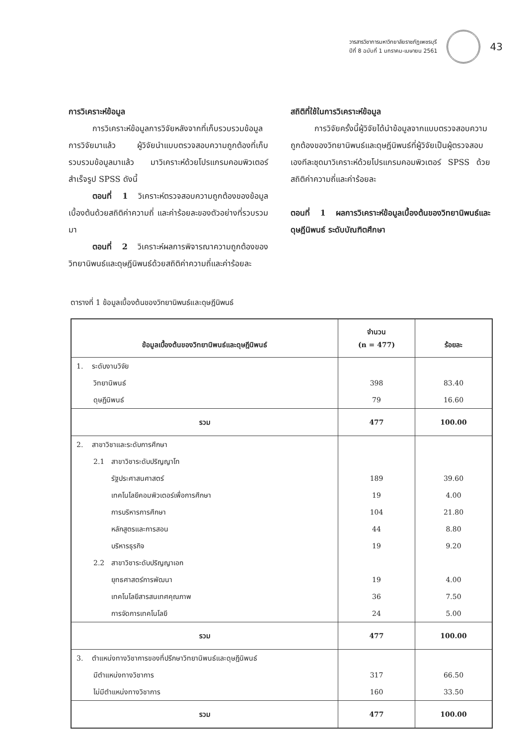วารสารวิชาการมหาวิทยาลัยราชภัฏเพชรบุรี
ปีที่ 8 ฉบับที่ 1 มกราคม-เมษายน 2561
43
การวิเคราะห์ข้อมูล
การวิเคราะห์ข้อมูลการวิจัยหลังจากที่เก็บรวบรวมข้อมูลการวิจัยมาแล้ว ผู้วิจัยนำแบบตรวจสอบความถูกต้องที่เก็บรวบรวมข้อมูลมาแล้ว มาวิเคราะห์ด้วยโปรแกรมคอมพิวเตอร์สำเร็จรูป SPSS ดังนี้
ตอนที่ 1 วิเคราะห์ตรวจสอบความถูกต้องของข้อมูลเบื้องต้นด้วยสถิติค่าความถี่ และค่าร้อยละของตัวอย่างที่รวบรวมมา
ตอนที่ 2 วิเคราะห์ผลการพิจารณาความถูกต้องของวิทยานิพนธ์และดุษฎีนิพนธ์ด้วยสถิติค่าความถี่และค่าร้อยละ
สถิติที่ใช้ในการวิเคราะห์ข้อมูล
การวิจัยครั้งนี้ผู้วิจัยได้นำข้อมูลจากแบบตรวจสอบความถูกต้องของวิทยานิพนธ์และดุษฎีนิพนธ์ที่ผู้วิจัยเป็นผู้ตรวจสอบเองทีละชุดมาวิเคราะห์ด้วยโปรแกรมคอมพิวเตอร์ SPSS ด้วยสถิติค่าความถี่และค่าร้อยละ
ตอนที่ 1 ผลการวิเคราะห์ข้อมูลเบื้องต้นของวิทยานิพนธ์และดุษฎีนิพนธ์ ระดับบัณฑิตศึกษา
ตารางที่ 1 ข้อมูลเบื้องต้นของวิทยานิพนธ์และดุษฎีนิพนธ์
| ข้อมูลเบื้องต้นของวิทยานิพนธ์และดุษฎีนิพนธ์ | จำนวน (n = 477) | ร้อยละ |
| --- | --- | --- |
| 1. ระดับงานวิจัย | | |
| วิทยานิพนธ์ | 398 | 83.40 |
| ดุษฎีนิพนธ์ | 79 | 16.60 |
| รวม | 477 | 100.00 |
| 2. สาขาวิชาและระดับการศึกษา | | |
| 2.1 สาขาวิชาระดับปริญญาโท | | |
| รัฐประศาสนศาสตร์ | 189 | 39.60 |
| เทคโนโลยีคอมพิวเตอร์เพื่อการศึกษา | 19 | 4.00 |
| การบริหารการศึกษา | 104 | 21.80 |
| หลักสูตรและการสอน | 44 | 8.80 |
| บริหารธุรกิจ | 19 | 9.20 |
| 2.2 สาขาวิชาระดับปริญญาเอก | | |
| ยุทธศาสตร์การพัฒนา | 19 | 4.00 |
| เทคโนโลยีสารสนเทศคุณภาพ | 36 | 7.50 |
| การจัดการเทคโนโลยี | 24 | 5.00 |
| รวม | 477 | 100.00 |
| 3. ตำแหน่งทางวิชาการของที่ปรึกษาวิทยานิพนธ์และดุษฎีนิพนธ์ | | |
| มีตำแหน่งทางวิชาการ | 317 | 66.50 |
| ไม่มีตำแหน่งทางวิชาการ | 160 | 33.50 |
| รวม | 477 | 100.00 |